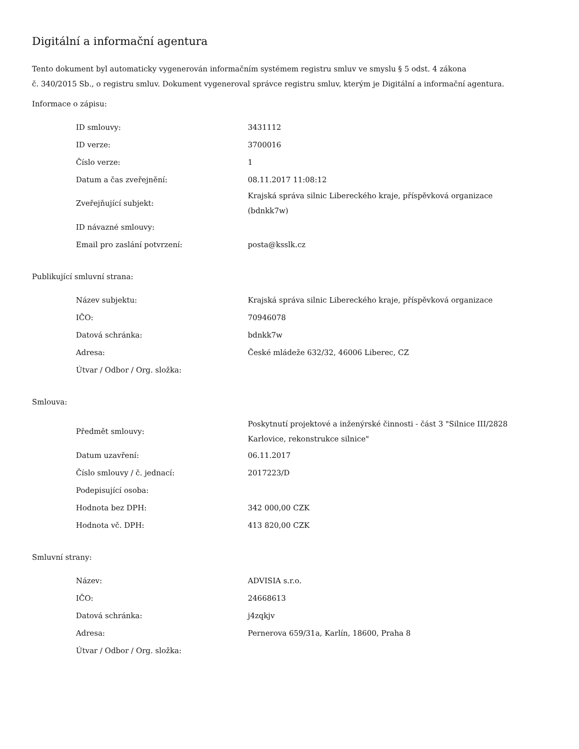Digitální a informační agentura
Tento dokument byl automaticky vygenerován informačním systémem registru smluv ve smyslu § 5 odst. 4 zákona
č. 340/2015 Sb., o registru smluv. Dokument vygeneroval správce registru smluv, kterým je Digitální a informační agentura.
Informace o zápisu:
| ID smlouvy: | 3431112 |
| ID verze: | 3700016 |
| Číslo verze: | 1 |
| Datum a čas zveřejnění: | 08.11.2017 11:08:12 |
| Zveřejňující subjekt: | Krajská správa silnic Libereckého kraje, příspěvková organizace (bdnkk7w) |
| ID návazné smlouvy: | |
| Email pro zaslání potvrzení: | posta@ksslk.cz |
Publikující smluvní strana:
| Název subjektu: | Krajská správa silnic Libereckého kraje, příspěvková organizace |
| IČO: | 70946078 |
| Datová schránka: | bdnkk7w |
| Adresa: | České mládeže 632/32, 46006 Liberec, CZ |
| Útvar / Odbor / Org. složka: | |
Smlouva:
| Předmět smlouvy: | Poskytnutí projektové a inženýrské činnosti - část 3 "Silnice III/2828 Karlovice, rekonstrukce silnice" |
| Datum uzavření: | 06.11.2017 |
| Číslo smlouvy / č. jednací: | 2017223/D |
| Podepisující osoba: | |
| Hodnota bez DPH: | 342 000,00 CZK |
| Hodnota vč. DPH: | 413 820,00 CZK |
Smluvní strany:
| Název: | ADVISIA s.r.o. |
| IČO: | 24668613 |
| Datová schránka: | j4zqkjv |
| Adresa: | Pernerova 659/31a, Karlín, 18600, Praha 8 |
| Útvar / Odbor / Org. složka: | |